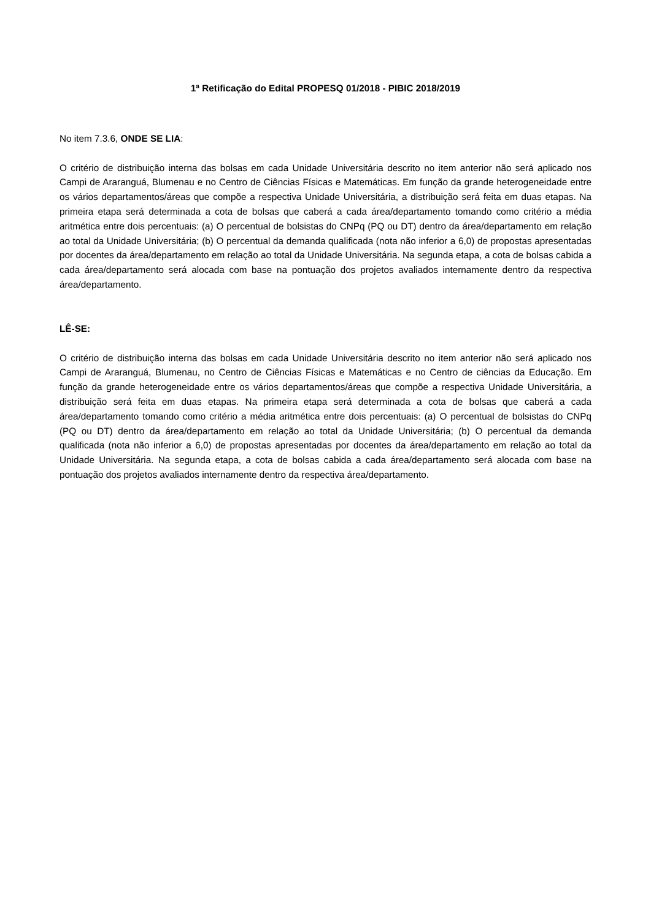1ª Retificação do Edital PROPESQ 01/2018 - PIBIC 2018/2019
No item 7.3.6, ONDE SE LIA:
O critério de distribuição interna das bolsas em cada Unidade Universitária descrito no item anterior não será aplicado nos Campi de Araranguá, Blumenau e no Centro de Ciências Físicas e Matemáticas. Em função da grande heterogeneidade entre os vários departamentos/áreas que compõe a respectiva Unidade Universitária, a distribuição será feita em duas etapas. Na primeira etapa será determinada a cota de bolsas que caberá a cada área/departamento tomando como critério a média aritmética entre dois percentuais: (a) O percentual de bolsistas do CNPq (PQ ou DT) dentro da área/departamento em relação ao total da Unidade Universitária; (b) O percentual da demanda qualificada (nota não inferior a 6,0) de propostas apresentadas por docentes da área/departamento em relação ao total da Unidade Universitária. Na segunda etapa, a cota de bolsas cabida a cada área/departamento será alocada com base na pontuação dos projetos avaliados internamente dentro da respectiva área/departamento.
LÊ-SE:
O critério de distribuição interna das bolsas em cada Unidade Universitária descrito no item anterior não será aplicado nos Campi de Araranguá, Blumenau, no Centro de Ciências Físicas e Matemáticas e no Centro de ciências da Educação. Em função da grande heterogeneidade entre os vários departamentos/áreas que compõe a respectiva Unidade Universitária, a distribuição será feita em duas etapas. Na primeira etapa será determinada a cota de bolsas que caberá a cada área/departamento tomando como critério a média aritmética entre dois percentuais: (a) O percentual de bolsistas do CNPq (PQ ou DT) dentro da área/departamento em relação ao total da Unidade Universitária; (b) O percentual da demanda qualificada (nota não inferior a 6,0) de propostas apresentadas por docentes da área/departamento em relação ao total da Unidade Universitária. Na segunda etapa, a cota de bolsas cabida a cada área/departamento será alocada com base na pontuação dos projetos avaliados internamente dentro da respectiva área/departamento.